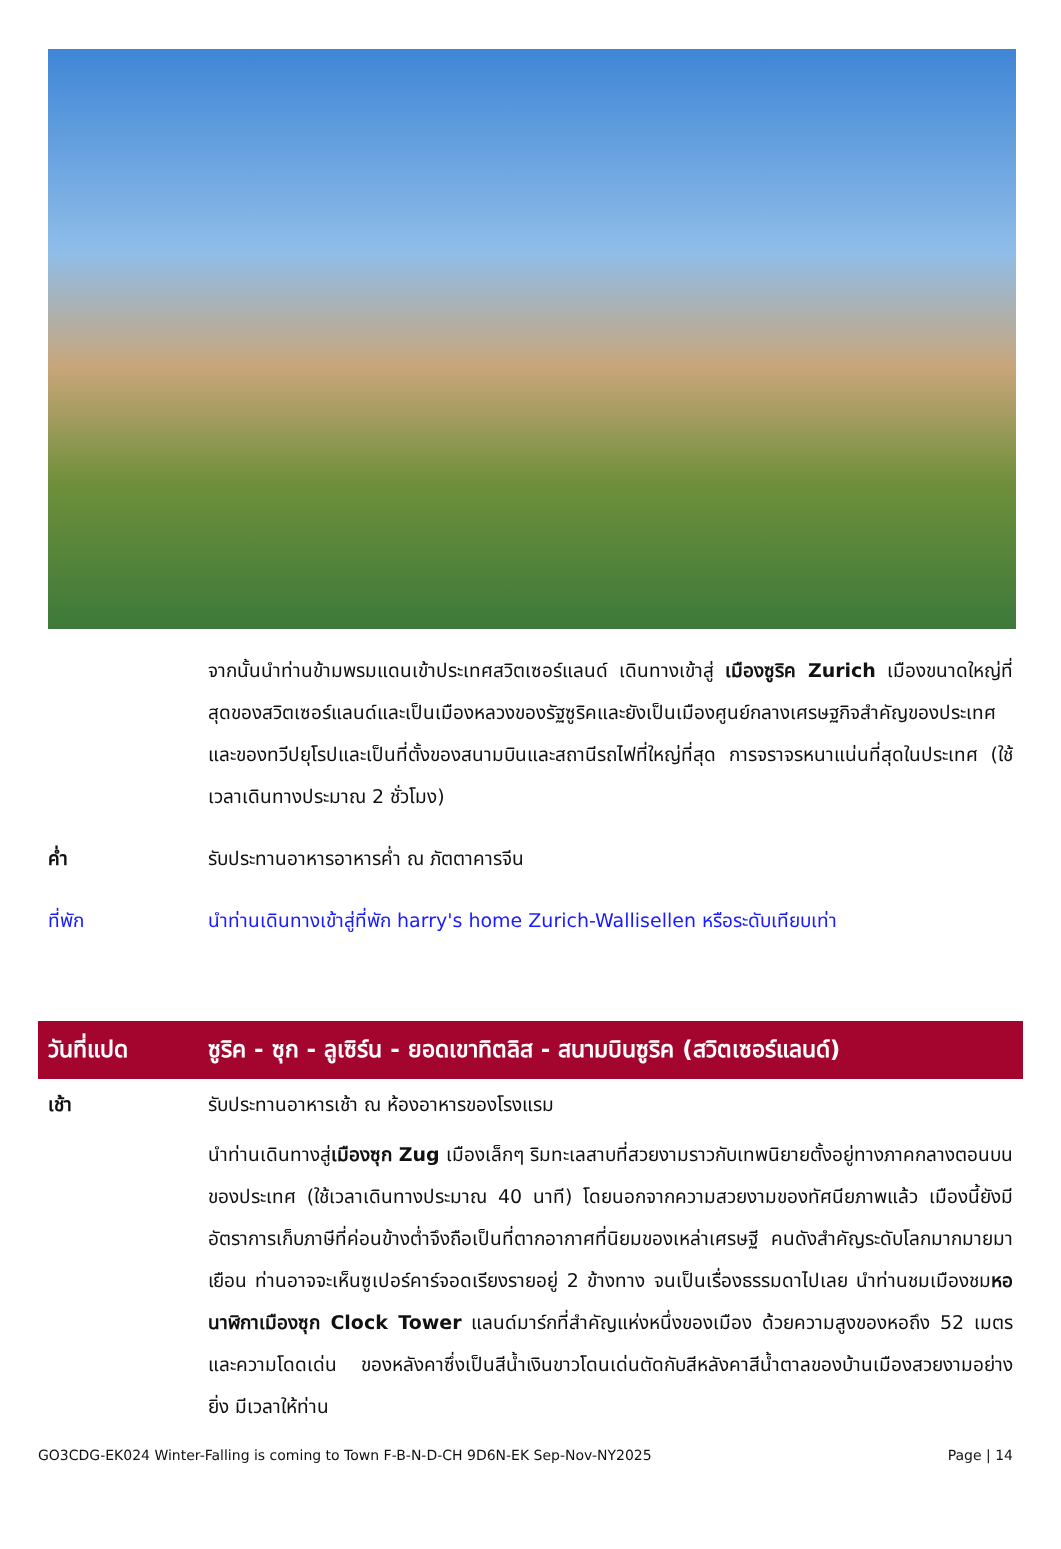จากนั้นนำท่านข้ามพรมแดนเข้าประเทศสวิตเซอร์แลนด์ เดินทางเข้าสู่ เมืองซูริค Zurich เมืองขนาดใหญ่ที่สุดของสวิตเซอร์แลนด์และเป็นเมืองหลวงของรัฐซูริคและยังเป็นเมืองศูนย์กลางเศรษฐกิจสำคัญของประเทศและของทวีปยุโรปและเป็นที่ตั้งของสนามบินและสถานีรถไฟที่ใหญ่ที่สุด การจราจรหนาแน่นที่สุดในประเทศ (ใช้เวลาเดินทางประมาณ 2 ชั่วโมง)
ค่ำ รับประทานอาหารอาหารค่ำ ณ ภัตตาคารจีน
ที่พัก นำท่านเดินทางเข้าสู่ที่พัก harry's home Zurich-Wallisellen หรือระดับเทียบเท่า
วันที่แปด ซูริค - ซุก - ลูเซิร์น - ยอดเขาทิตลิส - สนามบินซูริค (สวิตเซอร์แลนด์)
เช้า รับประทานอาหารเช้า ณ ห้องอาหารของโรงแรม
นำท่านเดินทางสู่เมืองซุก Zug เมืองเล็กๆ ริมทะเลสาบที่สวยงามราวกับเทพนิยายตั้งอยู่ทางภาคกลางตอนบนของประเทศ (ใช้เวลาเดินทางประมาณ 40 นาที) โดยนอกจากความสวยงามของทัศนียภาพแล้ว เมืองนี้ยังมีอัตราการเก็บภาษีที่ค่อนข้างต่ำจึงถือเป็นที่ตากอากาศที่นิยมของเหล่าเศรษฐี คนดังสำคัญระดับโลกมากมายมาเยือน ท่านอาจจะเห็นซูเปอร์คาร์จอดเรียงรายอยู่ 2 ข้างทาง จนเป็นเรื่องธรรมดาไปเลย นำท่านชมเมืองชมหอนาฬิกาเมืองซุก Clock Tower แลนด์มาร์กที่สำคัญแห่งหนึ่งของเมือง ด้วยความสูงของหอถึง 52 เมตรและความโดดเด่น ของหลังคาซึ่งเป็นสีน้ำเงินขาวโดนเด่นตัดกับสีหลังคาสีน้ำตาลของบ้านเมืองสวยงามอย่างยิ่ง มีเวลาให้ท่าน
GO3CDG-EK024 Winter-Falling is coming to Town F-B-N-D-CH 9D6N-EK Sep-Nov-NY2025 Page | 14